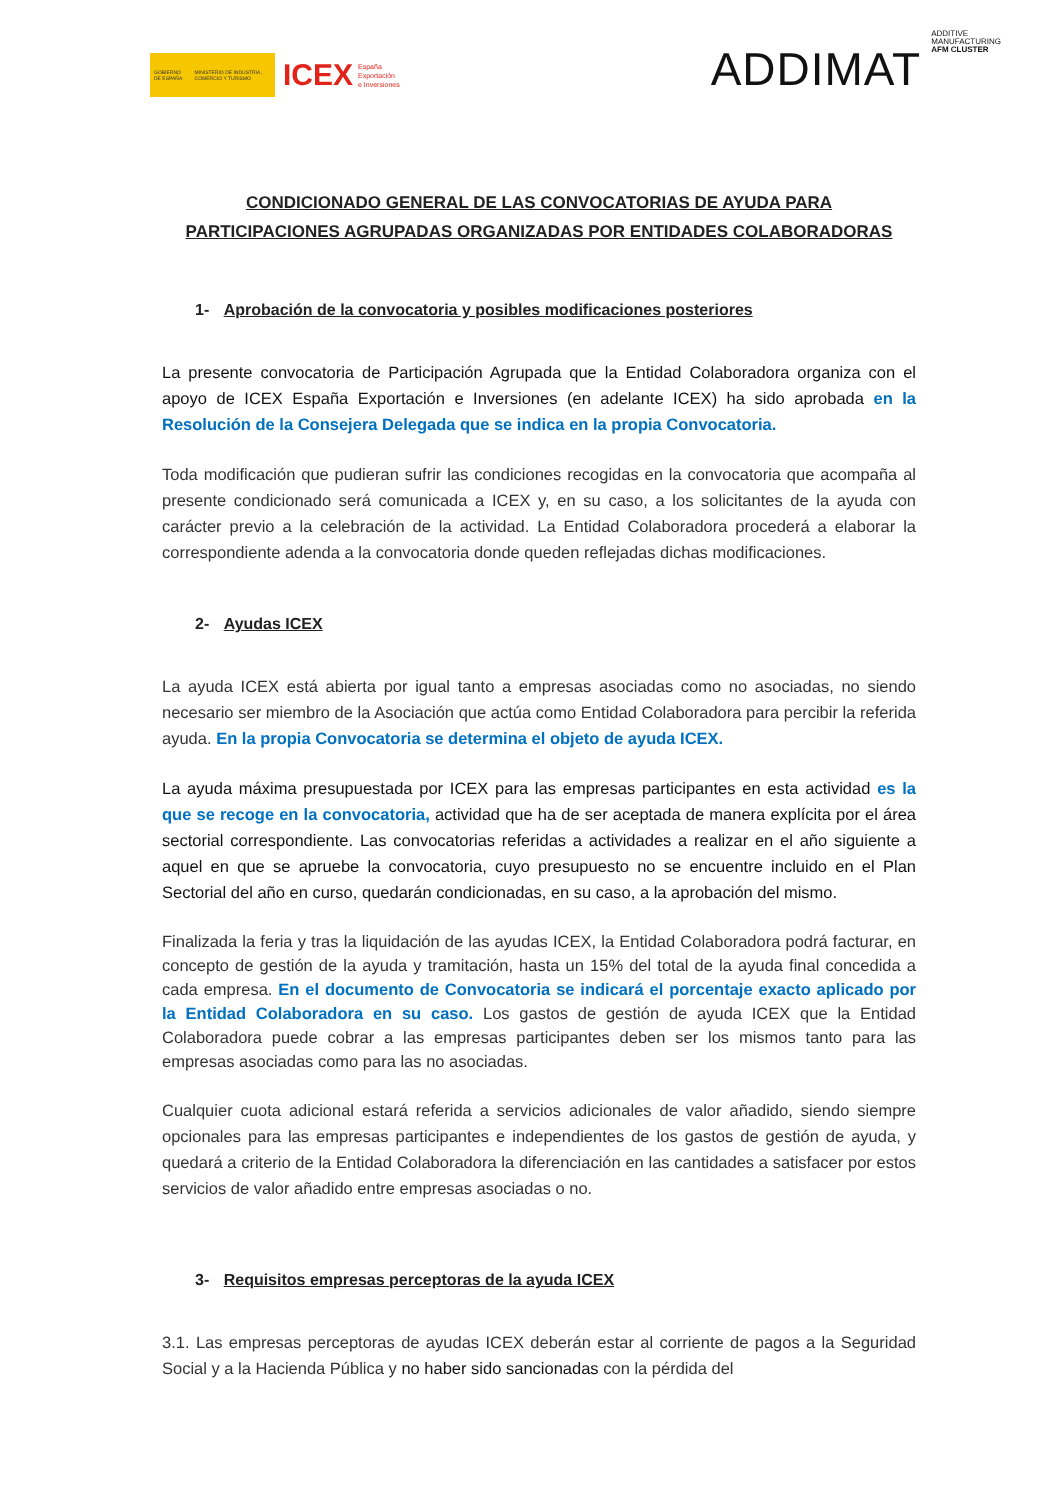GOBIERNO DE ESPAÑA MINISTERIO DE INDUSTRIA, COMERCIO Y TURISMO
ICEX España
Exportación
e Inversiones
ADDIMAT ADDITIVE
MANUFACTURING
AFM CLUSTER
CONDICIONADO GENERAL DE LAS CONVOCATORIAS DE AYUDA PARA
PARTICIPACIONES AGRUPADAS ORGANIZADAS POR ENTIDADES COLABORADORAS
1- Aprobación de la convocatoria y posibles modificaciones posteriores
La presente convocatoria de Participación Agrupada que la Entidad Colaboradora organiza con el apoyo de ICEX España Exportación e Inversiones (en adelante ICEX) ha sido aprobada en la Resolución de la Consejera Delegada que se indica en la propia Convocatoria.
Toda modificación que pudieran sufrir las condiciones recogidas en la convocatoria que acompaña al presente condicionado será comunicada a ICEX y, en su caso, a los solicitantes de la ayuda con carácter previo a la celebración de la actividad. La Entidad Colaboradora procederá a elaborar la correspondiente adenda a la convocatoria donde queden reflejadas dichas modificaciones.
2- Ayudas ICEX
La ayuda ICEX está abierta por igual tanto a empresas asociadas como no asociadas, no siendo necesario ser miembro de la Asociación que actúa como Entidad Colaboradora para percibir la referida ayuda. En la propia Convocatoria se determina el objeto de ayuda ICEX.
La ayuda máxima presupuestada por ICEX para las empresas participantes en esta actividad es la que se recoge en la convocatoria, actividad que ha de ser aceptada de manera explícita por el área sectorial correspondiente. Las convocatorias referidas a actividades a realizar en el año siguiente a aquel en que se apruebe la convocatoria, cuyo presupuesto no se encuentre incluido en el Plan Sectorial del año en curso, quedarán condicionadas, en su caso, a la aprobación del mismo.
Finalizada la feria y tras la liquidación de las ayudas ICEX, la Entidad Colaboradora podrá facturar, en concepto de gestión de la ayuda y tramitación, hasta un 15% del total de la ayuda final concedida a cada empresa. En el documento de Convocatoria se indicará el porcentaje exacto aplicado por la Entidad Colaboradora en su caso. Los gastos de gestión de ayuda ICEX que la Entidad Colaboradora puede cobrar a las empresas participantes deben ser los mismos tanto para las empresas asociadas como para las no asociadas.
Cualquier cuota adicional estará referida a servicios adicionales de valor añadido, siendo siempre opcionales para las empresas participantes e independientes de los gastos de gestión de ayuda, y quedará a criterio de la Entidad Colaboradora la diferenciación en las cantidades a satisfacer por estos servicios de valor añadido entre empresas asociadas o no.
3- Requisitos empresas perceptoras de la ayuda ICEX
3.1. Las empresas perceptoras de ayudas ICEX deberán estar al corriente de pagos a la Seguridad Social y a la Hacienda Pública y no haber sido sancionadas con la pérdida del